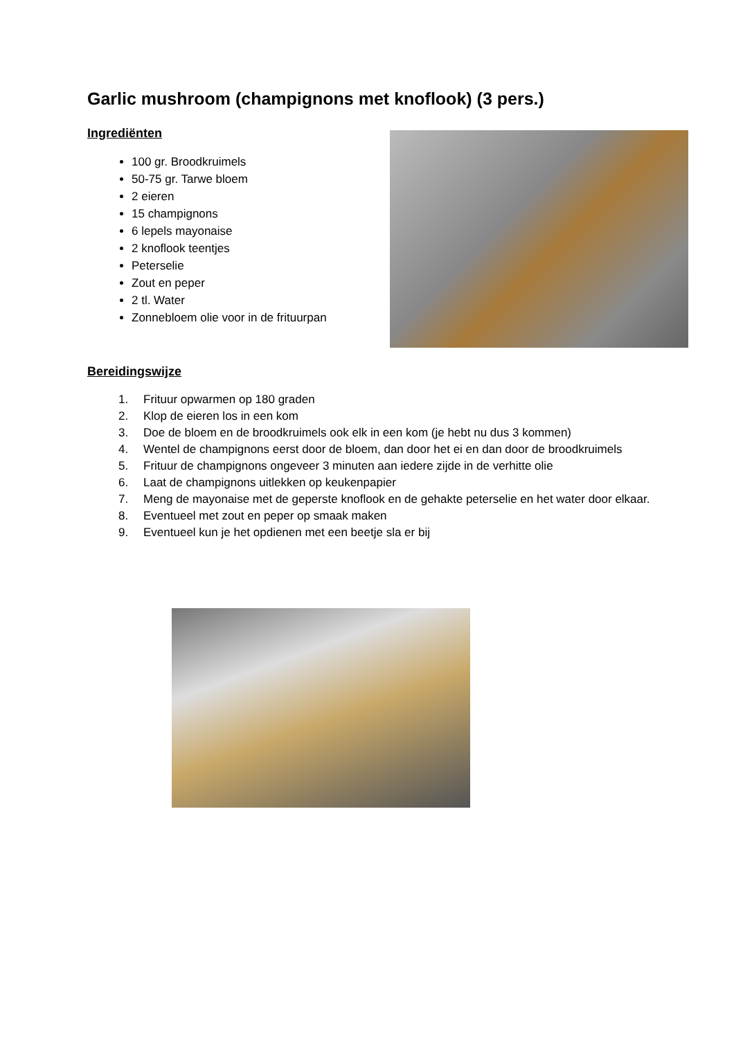Garlic mushroom (champignons met knoflook) (3 pers.)
Ingrediënten
100 gr. Broodkruimels
50-75 gr. Tarwe bloem
2 eieren
15 champignons
6 lepels mayonaise
2 knoflook teentjes
Peterselie
Zout en peper
2 tl. Water
Zonnebloem olie voor in de frituurpan
Bereidingswijze
1. Frituur opwarmen op 180 graden
2. Klop de eieren los in een kom
3. Doe de bloem en de broodkruimels ook elk in een kom (je hebt nu dus 3 kommen)
4. Wentel de champignons eerst door de bloem, dan door het ei en dan door de broodkruimels
5. Frituur de champignons ongeveer 3 minuten aan iedere zijde in de verhitte olie
6. Laat de champignons uitlekken op keukenpapier
7. Meng de mayonaise met de geperste knoflook en de gehakte peterselie en het water door elkaar.
8. Eventueel met zout en peper op smaak maken
9. Eventueel kun je het opdienen met een beetje sla er bij